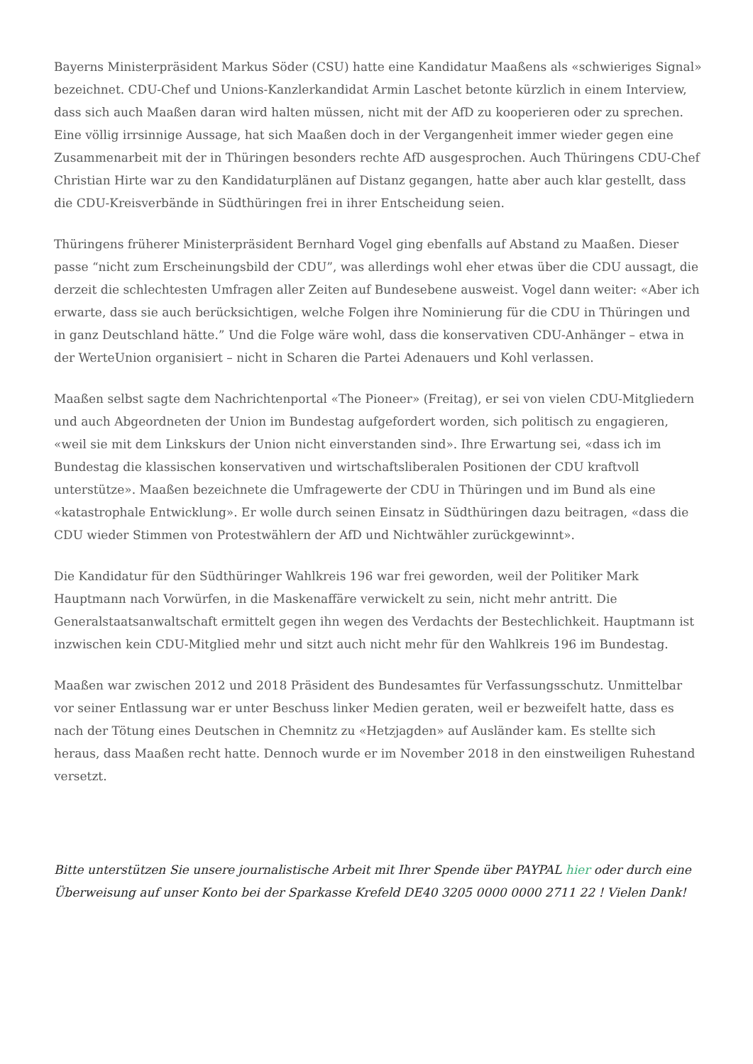Bayerns Ministerpräsident Markus Söder (CSU) hatte eine Kandidatur Maaßens als «schwieriges Signal» bezeichnet. CDU-Chef und Unions-Kanzlerkandidat Armin Laschet betonte kürzlich in einem Interview, dass sich auch Maaßen daran wird halten müssen, nicht mit der AfD zu kooperieren oder zu sprechen. Eine völlig irrsinnige Aussage, hat sich Maaßen doch in der Vergangenheit immer wieder gegen eine Zusammenarbeit mit der in Thüringen besonders rechte AfD ausgesprochen. Auch Thüringens CDU-Chef Christian Hirte war zu den Kandidaturplänen auf Distanz gegangen, hatte aber auch klar gestellt, dass die CDU-Kreisverbände in Südthüringen frei in ihrer Entscheidung seien.
Thüringens früherer Ministerpräsident Bernhard Vogel ging ebenfalls auf Abstand zu Maaßen. Dieser passe “nicht zum Erscheinungsbild der CDU”, was allerdings wohl eher etwas über die CDU aussagt, die derzeit die schlechtesten Umfragen aller Zeiten auf Bundesebene ausweist. Vogel dann weiter: «Aber ich erwarte, dass sie auch berücksichtigen, welche Folgen ihre Nominierung für die CDU in Thüringen und in ganz Deutschland hätte.” Und die Folge wäre wohl, dass die konservativen CDU-Anhänger – etwa in der WerteUnion organisiert – nicht in Scharen die Partei Adenauers und Kohl verlassen.
Maaßen selbst sagte dem Nachrichtenportal «The Pioneer» (Freitag), er sei von vielen CDU-Mitgliedern und auch Abgeordneten der Union im Bundestag aufgefordert worden, sich politisch zu engagieren, «weil sie mit dem Linkskurs der Union nicht einverstanden sind». Ihre Erwartung sei, «dass ich im Bundestag die klassischen konservativen und wirtschaftsliberalen Positionen der CDU kraftvoll unterstütze». Maaßen bezeichnete die Umfragewerte der CDU in Thüringen und im Bund als eine «katastrophale Entwicklung». Er wolle durch seinen Einsatz in Südthüringen dazu beitragen, «dass die CDU wieder Stimmen von Protestwählern der AfD und Nichtwähler zurückgewinnt».
Die Kandidatur für den Südthüringer Wahlkreis 196 war frei geworden, weil der Politiker Mark Hauptmann nach Vorwürfen, in die Maskenaffäre verwickelt zu sein, nicht mehr antritt. Die Generalstaatsanwaltschaft ermittelt gegen ihn wegen des Verdachts der Bestechlichkeit. Hauptmann ist inzwischen kein CDU-Mitglied mehr und sitzt auch nicht mehr für den Wahlkreis 196 im Bundestag.
Maaßen war zwischen 2012 und 2018 Präsident des Bundesamtes für Verfassungsschutz. Unmittelbar vor seiner Entlassung war er unter Beschuss linker Medien geraten, weil er bezweifelt hatte, dass es nach der Tötung eines Deutschen in Chemnitz zu «Hetzjagden» auf Ausländer kam. Es stellte sich heraus, dass Maaßen recht hatte. Dennoch wurde er im November 2018 in den einstweiligen Ruhestand versetzt.
Bitte unterstützen Sie unsere journalistische Arbeit mit Ihrer Spende über PAYPAL hier oder durch eine Überweisung auf unser Konto bei der Sparkasse Krefeld DE40 3205 0000 0000 2711 22 ! Vielen Dank!